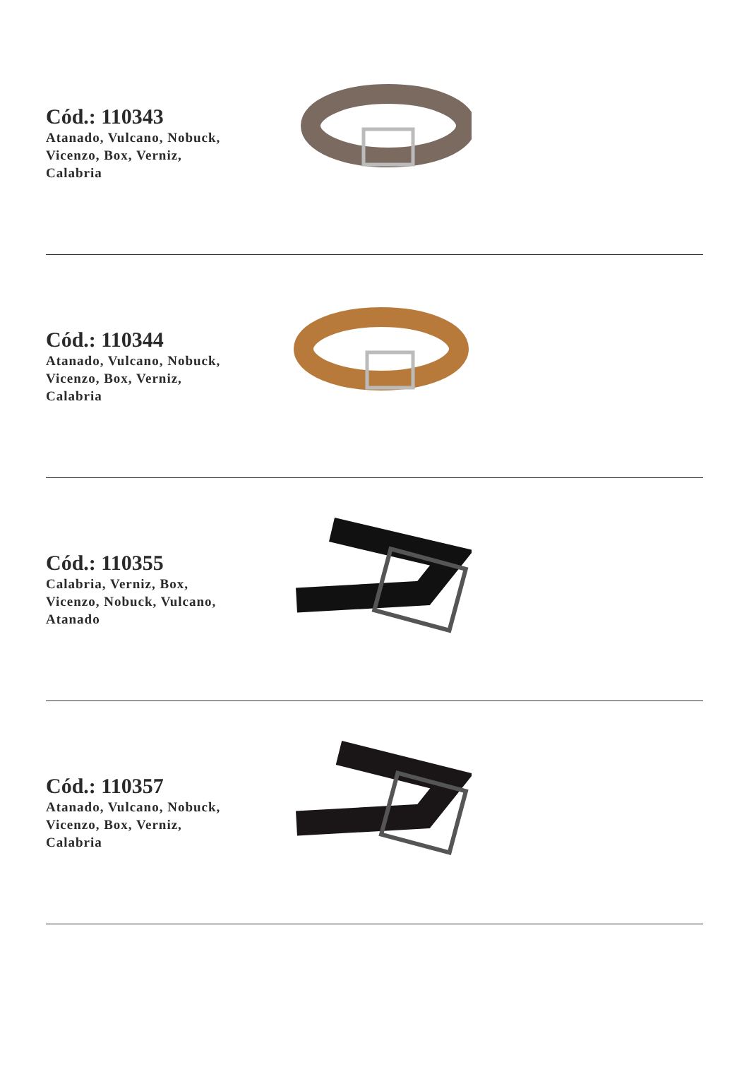Cód.: 110343
Atanado, Vulcano, Nobuck,
Vicenzo, Box, Verniz,
Calabria
Cód.: 110344
Atanado, Vulcano, Nobuck,
Vicenzo, Box, Verniz,
Calabria
Cód.: 110355
Calabria, Verniz, Box,
Vicenzo, Nobuck, Vulcano,
Atanado
Cód.: 110357
Atanado, Vulcano, Nobuck,
Vicenzo, Box, Verniz,
Calabria